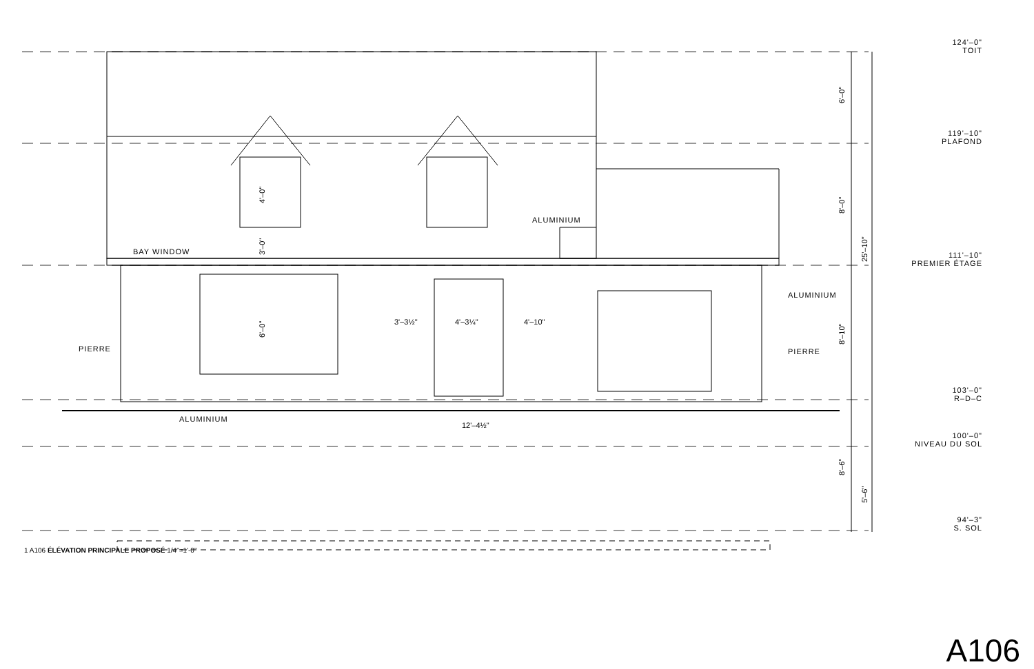6'–0"
8'–0"
8'–10"
8'–6"
25'–10"
5'–6"
4'–0"
3'–0"
6'–0"
3'–3½"
4'–3¼"
4'–10"
12'–4½"
ALUMINIUM
BAY WINDOW
ALUMINIUM
PIERRE PIERRE
ALUMINIUM
124'–0"
TOIT
119'–10"
PLAFOND
111'–10"
PREMIER ÉTAGE
103'–0"
R–D–C
100'–0"
NIVEAU DU SOL
94'–3"
S. SOL
1 A106 ÉLÉVATION PRINCIPALE PROPOSÉ 1/4"=1'-0"
A106